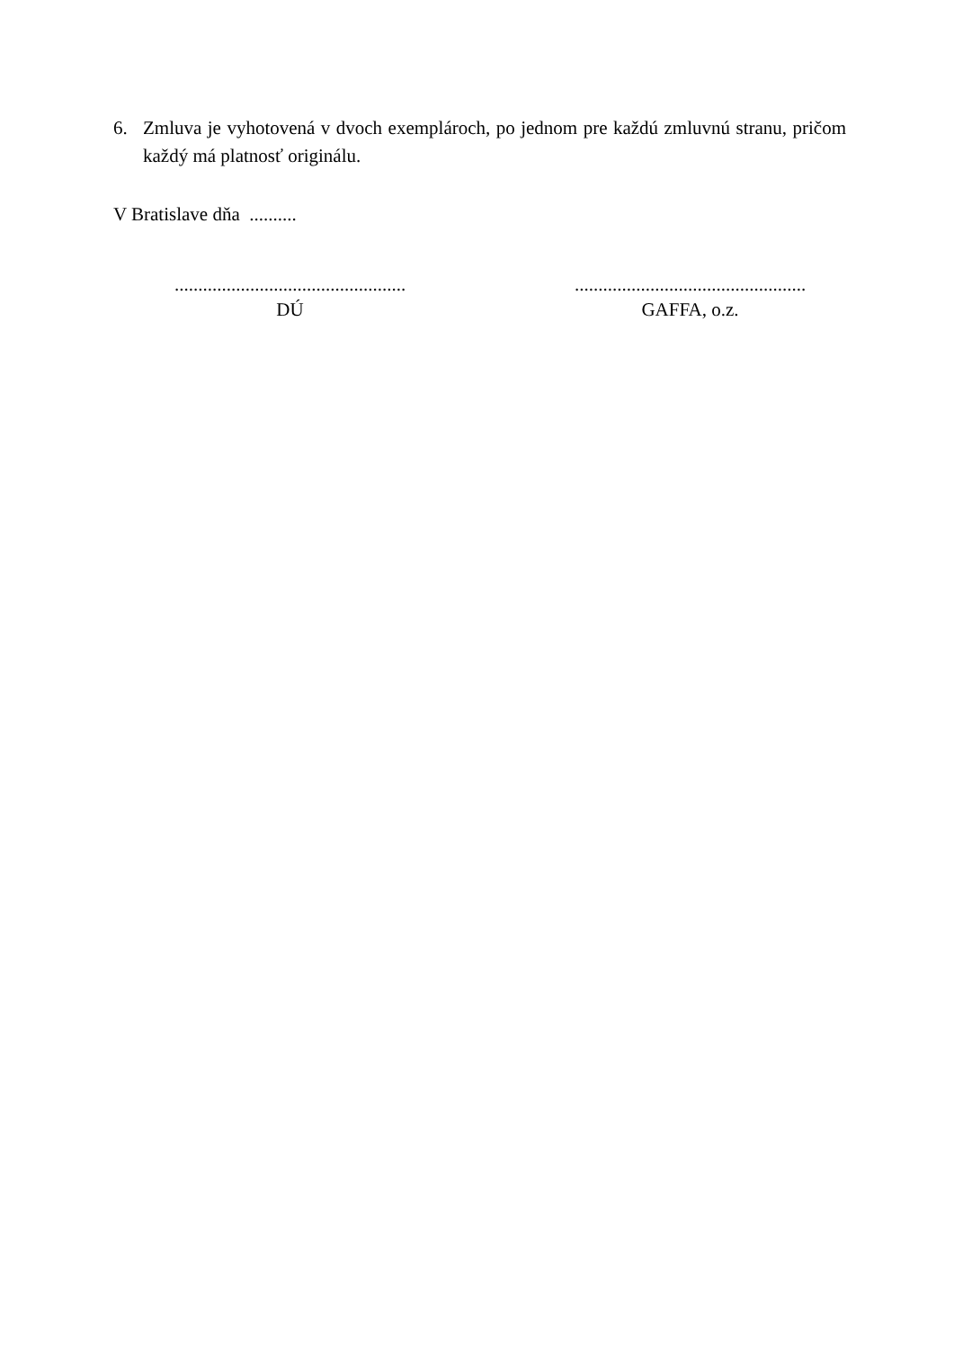6. Zmluva je vyhotovená v dvoch exemplároch, po jednom pre každú zmluvnú stranu, pričom každý má platnosť originálu.
V Bratislave dňa ..........
.................................................
DÚ
.................................................
GAFFA, o.z.